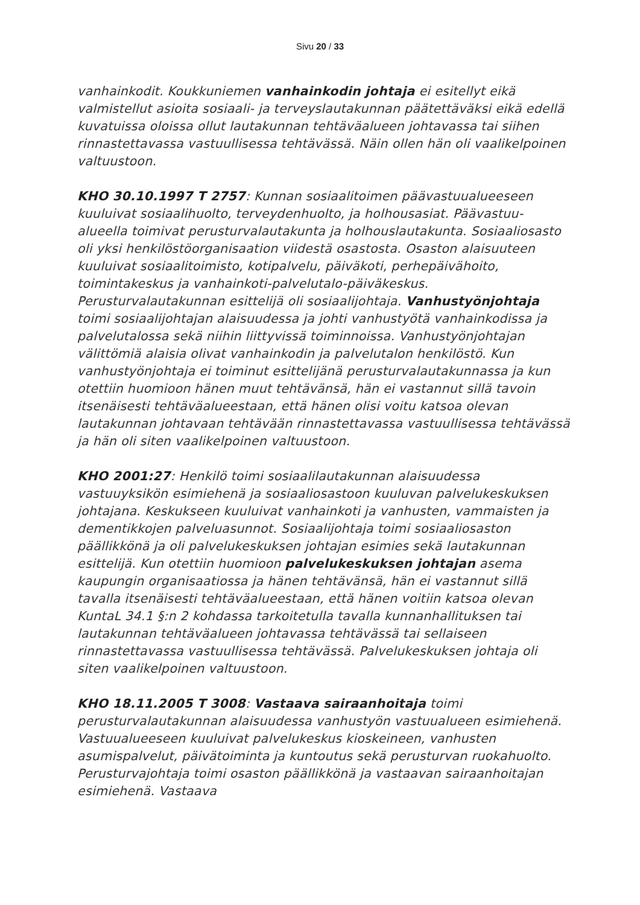Sivu 20 / 33
vanhainkodit. Koukkuniemen vanhainkodin johtaja ei esitellyt eikä valmistellut asioita sosiaali- ja terveyslautakunnan päätettäväksi eikä edellä kuvatuissa oloissa ollut lautakunnan tehtäväalueen johtavassa tai siihen rinnastettavassa vastuullisessa tehtävässä. Näin ollen hän oli vaalikelpoinen valtuustoon.
KHO 30.10.1997 T 2757: Kunnan sosiaalitoimen päävastuualueeseen kuuluivat sosiaalihuolto, terveydenhuolto, ja holhousasiat. Päävastuu-alueella toimivat perusturvalautakunta ja holhouslautakunta. Sosiaaliosasto oli yksi henkilöstöorganisaation viidestä osastosta. Osaston alaisuuteen kuuluivat sosiaalitoimisto, kotipalvelu, päiväkoti, perhepäivähoito, toimintakeskus ja vanhainkoti-palvelutalo-päiväkeskus. Perusturvalautakunnan esittelijä oli sosiaalijohtaja. Vanhustyönjohtaja toimi sosiaalijohtajan alaisuudessa ja johti vanhustyötä vanhainkodissa ja palvelutalossa sekä niihin liittyvissä toiminnoissa. Vanhustyönjohtajan välittömiä alaisia olivat vanhainkodin ja palvelutalon henkilöstö. Kun vanhustyönjohtaja ei toiminut esittelijänä perusturvalautakunnassa ja kun otettiin huomioon hänen muut tehtävänsä, hän ei vastannut sillä tavoin itsenäisesti tehtäväalueestaan, että hänen olisi voitu katsoa olevan lautakunnan johtavaan tehtävään rinnastettavassa vastuullisessa tehtävässä ja hän oli siten vaalikelpoinen valtuustoon.
KHO 2001:27: Henkilö toimi sosiaalilautakunnan alaisuudessa vastuuyksikön esimiehenä ja sosiaaliosastoon kuuluvan palvelukeskuksen johtajana. Keskukseen kuuluivat vanhainkoti ja vanhusten, vammaisten ja dementikkojen palveluasunnot. Sosiaalijohtaja toimi sosiaaliosaston päällikkönä ja oli palvelukeskuksen johtajan esimies sekä lautakunnan esittelijä. Kun otettiin huomioon palvelukeskuksen johtajan asema kaupungin organisaatiossa ja hänen tehtävänsä, hän ei vastannut sillä tavalla itsenäisesti tehtäväalueestaan, että hänen voitiin katsoa olevan KuntaL 34.1 §:n 2 kohdassa tarkoitetulla tavalla kunnanhallituksen tai lautakunnan tehtäväalueen johtavassa tehtävässä tai sellaiseen rinnastettavassa vastuullisessa tehtävässä. Palvelukeskuksen johtaja oli siten vaalikelpoinen valtuustoon.
KHO 18.11.2005 T 3008: Vastaava sairaanhoitaja toimi perusturvalautakunnan alaisuudessa vanhustyön vastuualueen esimiehenä. Vastuualueeseen kuuluivat palvelukeskus kioskeineen, vanhusten asumispalvelut, päivätoiminta ja kuntoutus sekä perusturvan ruokahuolto. Perusturvajohtaja toimi osaston päällikkönä ja vastaavan sairaanhoitajan esimiehenä. Vastaava